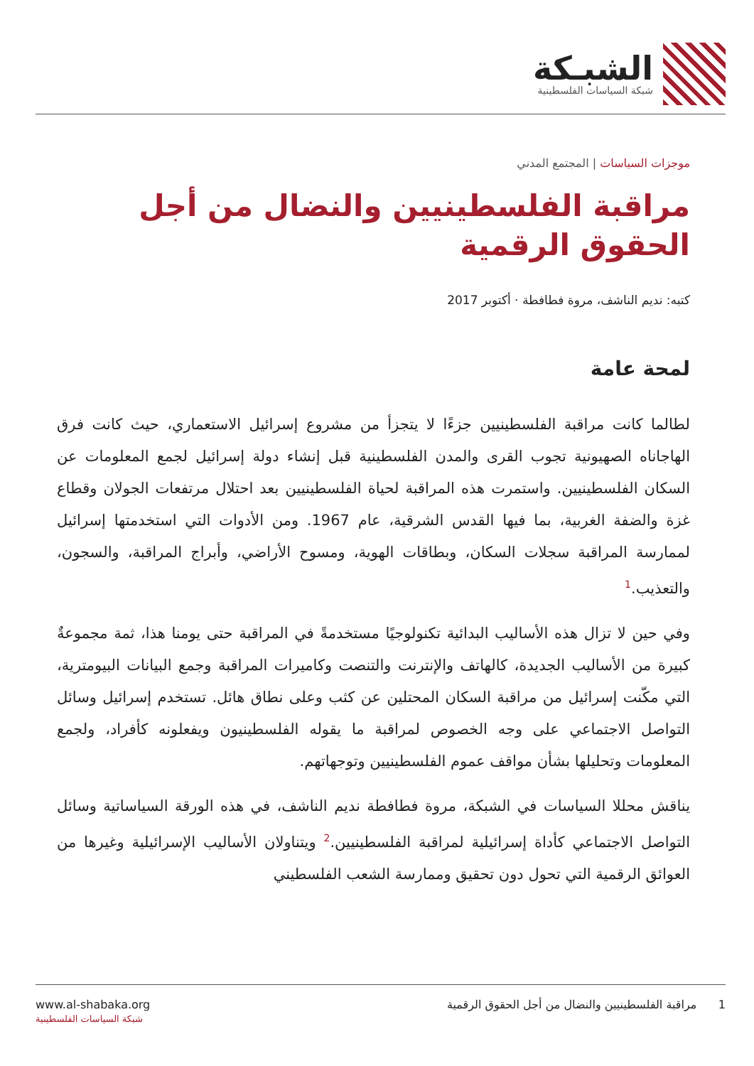الشبـكة
شبكة السياسات الفلسطينية
موجزات السياسات | المجتمع المدني
مراقبة الفلسطينيين والنضال من أجل الحقوق الرقمية
كتبه: نديم الناشف، مروة فطافطة · أكتوبر 2017
لمحة عامة
لطالما كانت مراقبة الفلسطينيين جزءًا لا يتجزأ من مشروع إسرائيل الاستعماري، حيث كانت فرق الهاجاناه الصهيونية تجوب القرى والمدن الفلسطينية قبل إنشاء دولة إسرائيل لجمع المعلومات عن السكان الفلسطينيين. واستمرت هذه المراقبة لحياة الفلسطينيين بعد احتلال مرتفعات الجولان وقطاع غزة والضفة الغربية، بما فيها القدس الشرقية، عام 1967. ومن الأدوات التي استخدمتها إسرائيل لممارسة المراقبة سجلات السكان، وبطاقات الهوية، ومسوح الأراضي، وأبراج المراقبة، والسجون، والتعذيب.<sup>1</sup>
وفي حين لا تزال هذه الأساليب البدائية تكنولوجيًا مستخدمةً في المراقبة حتى يومنا هذا، ثمة مجموعةٌ كبيرة من الأساليب الجديدة، كالهاتف والإنترنت والتنصت وكاميرات المراقبة وجمع البيانات البيومترية، التي مكّنت إسرائيل من مراقبة السكان المحتلين عن كثب وعلى نطاق هائل. تستخدم إسرائيل وسائل التواصل الاجتماعي على وجه الخصوص لمراقبة ما يقوله الفلسطينيون ويفعلونه كأفراد، ولجمع المعلومات وتحليلها بشأن مواقف عموم الفلسطينيين وتوجهاتهم.
يناقش محللا السياسات في الشبكة، مروة فطافطة نديم الناشف، في هذه الورقة السياساتية وسائل التواصل الاجتماعي كأداة إسرائيلية لمراقبة الفلسطينيين.<sup>2</sup> ويتناولان الأساليب الإسرائيلية وغيرها من العوائق الرقمية التي تحول دون تحقيق وممارسة الشعب الفلسطيني
1 مراقبة الفلسطينيين والنضال من أجل الحقوق الرقمية www.al-shabaka.org
شبكة السياسات الفلسطينية